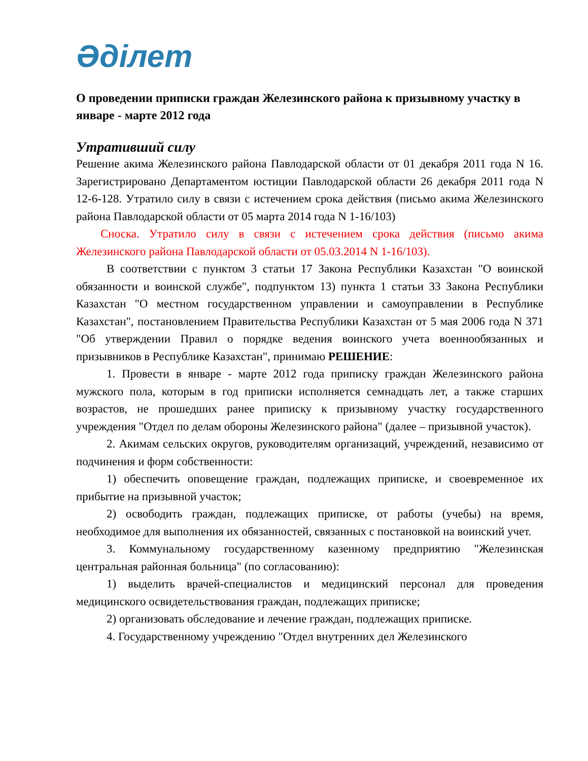Әділет
О проведении приписки граждан Железинского района к призывному участку в январе - марте 2012 года
Утративший силу
Решение акима Железинского района Павлодарской области от 01 декабря 2011 года N 16. Зарегистрировано Департаментом юстиции Павлодарской области 26 декабря 2011 года N 12-6-128. Утратило силу в связи с истечением срока действия (письмо акима Железинского района Павлодарской области от 05 марта 2014 года N 1-16/103)
Сноска. Утратило силу в связи с истечением срока действия (письмо акима Железинского района Павлодарской области от 05.03.2014 N 1-16/103).
В соответствии с пунктом 3 статьи 17 Закона Республики Казахстан "О воинской обязанности и воинской службе", подпунктом 13) пункта 1 статьи 33 Закона Республики Казахстан "О местном государственном управлении и самоуправлении в Республике Казахстан", постановлением Правительства Республики Казахстан от 5 мая 2006 года N 371 "Об утверждении Правил о порядке ведения воинского учета военнообязанных и призывников в Республике Казахстан", принимаю РЕШЕНИЕ:
1. Провести в январе - марте 2012 года приписку граждан Железинского района мужского пола, которым в год приписки исполняется семнадцать лет, а также старших возрастов, не прошедших ранее приписку к призывному участку государственного учреждения "Отдел по делам обороны Железинского района" (далее – призывной участок).
2. Акимам сельских округов, руководителям организаций, учреждений, независимо от подчинения и форм собственности:
1) обеспечить оповещение граждан, подлежащих приписке, и своевременное их прибытие на призывной участок;
2) освободить граждан, подлежащих приписке, от работы (учебы) на время, необходимое для выполнения их обязанностей, связанных с постановкой на воинский учет.
3. Коммунальному государственному казенному предприятию "Железинская центральная районная больница" (по согласованию):
1) выделить врачей-специалистов и медицинский персонал для проведения медицинского освидетельствования граждан, подлежащих приписке;
2) организовать обследование и лечение граждан, подлежащих приписке.
4. Государственному учреждению "Отдел внутренних дел Железинского